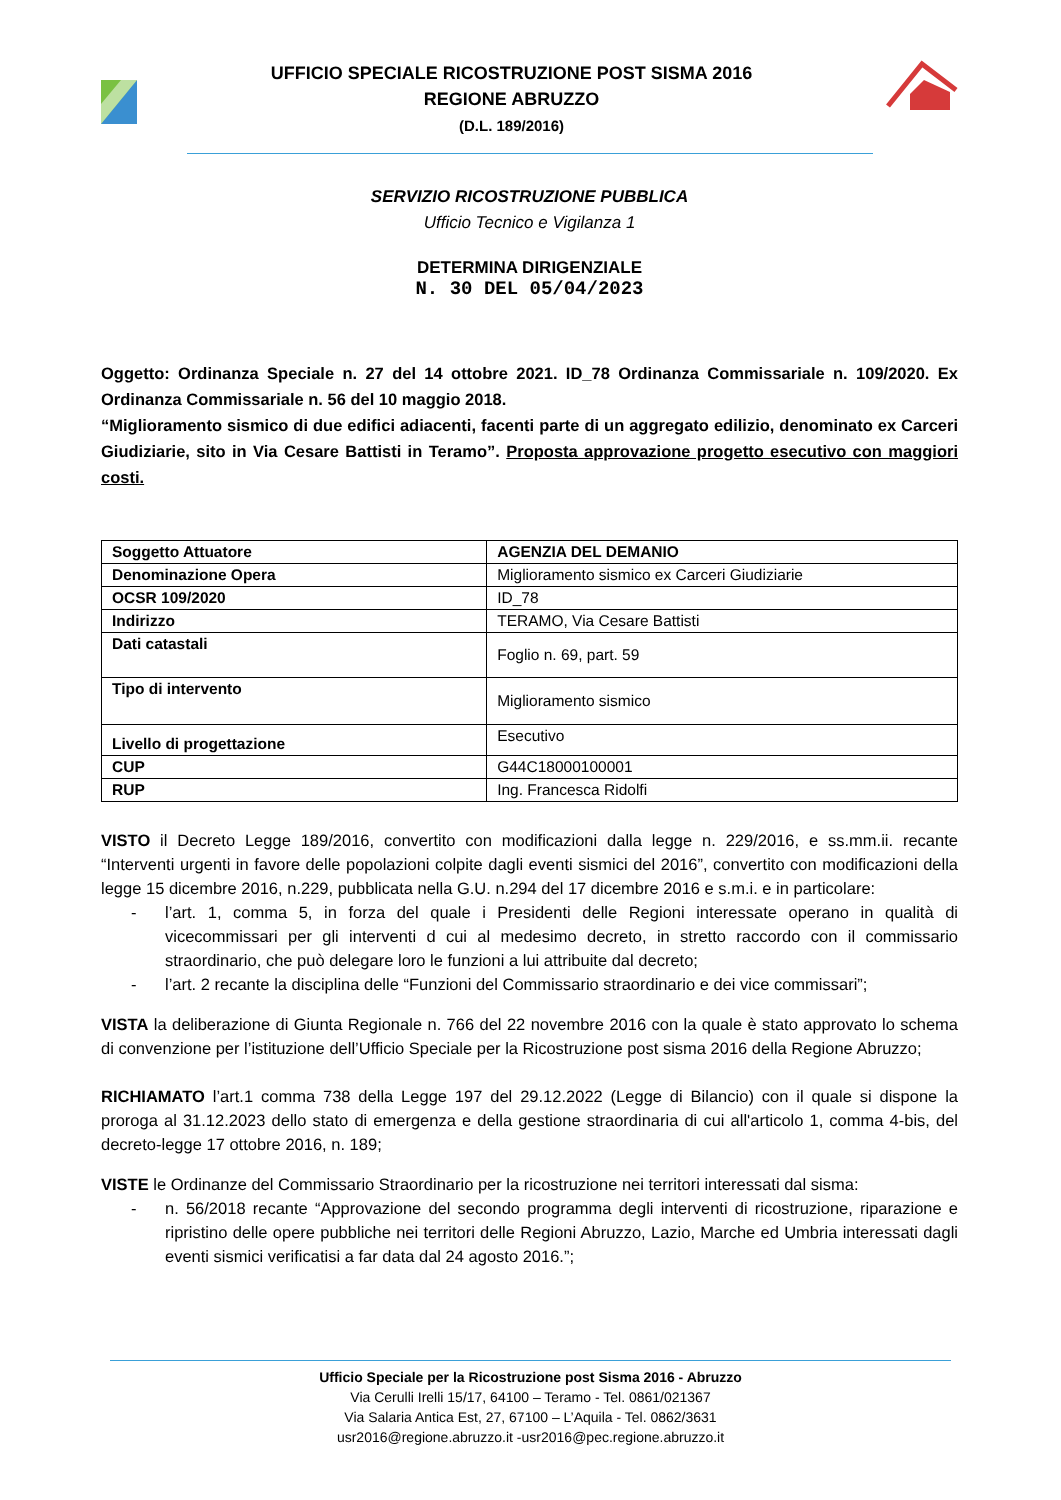UFFICIO SPECIALE RICOSTRUZIONE POST SISMA 2016
REGIONE ABRUZZO
(D.L. 189/2016)
SERVIZIO RICOSTRUZIONE PUBBLICA
Ufficio Tecnico e Vigilanza 1
DETERMINA DIRIGENZIALE
N. 30 DEL 05/04/2023
Oggetto: Ordinanza Speciale n. 27 del 14 ottobre 2021. ID_78 Ordinanza Commissariale n. 109/2020. Ex Ordinanza Commissariale n. 56 del 10 maggio 2018.
“Miglioramento sismico di due edifici adiacenti, facenti parte di un aggregato edilizio, denominato ex Carceri Giudiziarie, sito in Via Cesare Battisti in Teramo”. Proposta approvazione progetto esecutivo con maggiori costi.
| Soggetto Attuatore | AGENZIA DEL DEMANIO |
| Denominazione Opera | Miglioramento sismico ex Carceri Giudiziarie |
| OCSR 109/2020 | ID_78 |
| Indirizzo | TERAMO, Via Cesare Battisti |
| Dati catastali | Foglio n. 69, part. 59 |
| Tipo di intervento | Miglioramento sismico |
| Livello di progettazione | Esecutivo |
| CUP | G44C18000100001 |
| RUP | Ing. Francesca Ridolfi |
VISTO il Decreto Legge 189/2016, convertito con modificazioni dalla legge n. 229/2016, e ss.mm.ii. recante “Interventi urgenti in favore delle popolazioni colpite dagli eventi sismici del 2016”, convertito con modificazioni della legge 15 dicembre 2016, n.229, pubblicata nella G.U. n.294 del 17 dicembre 2016 e s.m.i. e in particolare:
- l’art. 1, comma 5, in forza del quale i Presidenti delle Regioni interessate operano in qualità di vicecommissari per gli interventi d cui al medesimo decreto, in stretto raccordo con il commissario straordinario, che può delegare loro le funzioni a lui attribuite dal decreto;
- l’art. 2 recante la disciplina delle “Funzioni del Commissario straordinario e dei vice commissari”;
VISTA la deliberazione di Giunta Regionale n. 766 del 22 novembre 2016 con la quale è stato approvato lo schema di convenzione per l’istituzione dell’Ufficio Speciale per la Ricostruzione post sisma 2016 della Regione Abruzzo;
RICHIAMATO l’art.1 comma 738 della Legge 197 del 29.12.2022 (Legge di Bilancio) con il quale si dispone la proroga al 31.12.2023 dello stato di emergenza e della gestione straordinaria di cui all'articolo 1, comma 4-bis, del decreto-legge 17 ottobre 2016, n. 189;
VISTE le Ordinanze del Commissario Straordinario per la ricostruzione nei territori interessati dal sisma:
- n. 56/2018 recante “Approvazione del secondo programma degli interventi di ricostruzione, riparazione e ripristino delle opere pubbliche nei territori delle Regioni Abruzzo, Lazio, Marche ed Umbria interessati dagli eventi sismici verificatisi a far data dal 24 agosto 2016.”;
Ufficio Speciale per la Ricostruzione post Sisma 2016 - Abruzzo
Via Cerulli Irelli 15/17, 64100 – Teramo - Tel. 0861/021367
Via Salaria Antica Est, 27, 67100 – L’Aquila - Tel. 0862/3631
usr2016@regione.abruzzo.it -usr2016@pec.regione.abruzzo.it